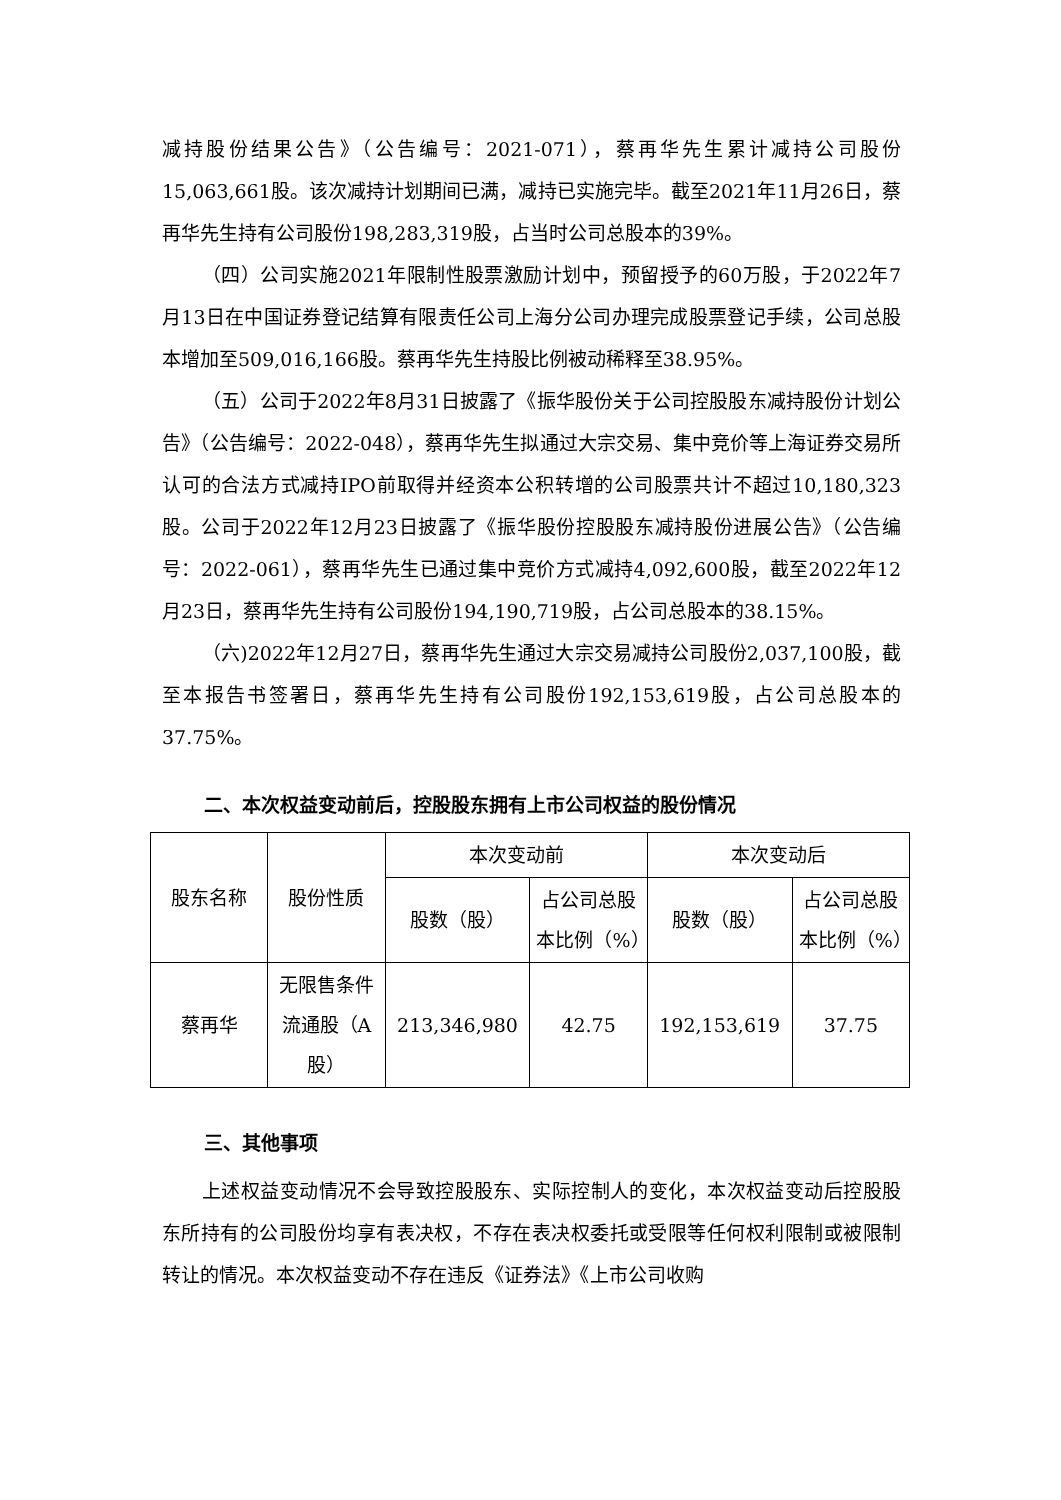减持股份结果公告》（公告编号：2021-071），蔡再华先生累计减持公司股份15,063,661股。该次减持计划期间已满，减持已实施完毕。截至2021年11月26日，蔡再华先生持有公司股份198,283,319股，占当时公司总股本的39%。
（四）公司实施2021年限制性股票激励计划中，预留授予的60万股，于2022年7月13日在中国证券登记结算有限责任公司上海分公司办理完成股票登记手续，公司总股本增加至509,016,166股。蔡再华先生持股比例被动稀释至38.95%。
（五）公司于2022年8月31日披露了《振华股份关于公司控股股东减持股份计划公告》（公告编号：2022-048），蔡再华先生拟通过大宗交易、集中竞价等上海证券交易所认可的合法方式减持IPO前取得并经资本公积转增的公司股票共计不超过10,180,323股。公司于2022年12月23日披露了《振华股份控股股东减持股份进展公告》（公告编号：2022-061），蔡再华先生已通过集中竞价方式减持4,092,600股，截至2022年12月23日，蔡再华先生持有公司股份194,190,719股，占公司总股本的38.15%。
（六)2022年12月27日，蔡再华先生通过大宗交易减持公司股份2,037,100股，截至本报告书签署日，蔡再华先生持有公司股份192,153,619股，占公司总股本的37.75%。
二、本次权益变动前后，控股股东拥有上市公司权益的股份情况
| 股东名称 | 股份性质 | 本次变动前 | | 本次变动后 | |
| --- | --- | --- | --- | --- | --- |
| | | 股数（股） | 占公司总股本比例（%） | 股数（股） | 占公司总股本比例（%） |
| 蔡再华 | 无限售条件流通股（A股） | 213,346,980 | 42.75 | 192,153,619 | 37.75 |
三、其他事项
上述权益变动情况不会导致控股股东、实际控制人的变化，本次权益变动后控股股东所持有的公司股份均享有表决权，不存在表决权委托或受限等任何权利限制或被限制转让的情况。本次权益变动不存在违反《证券法》《上市公司收购